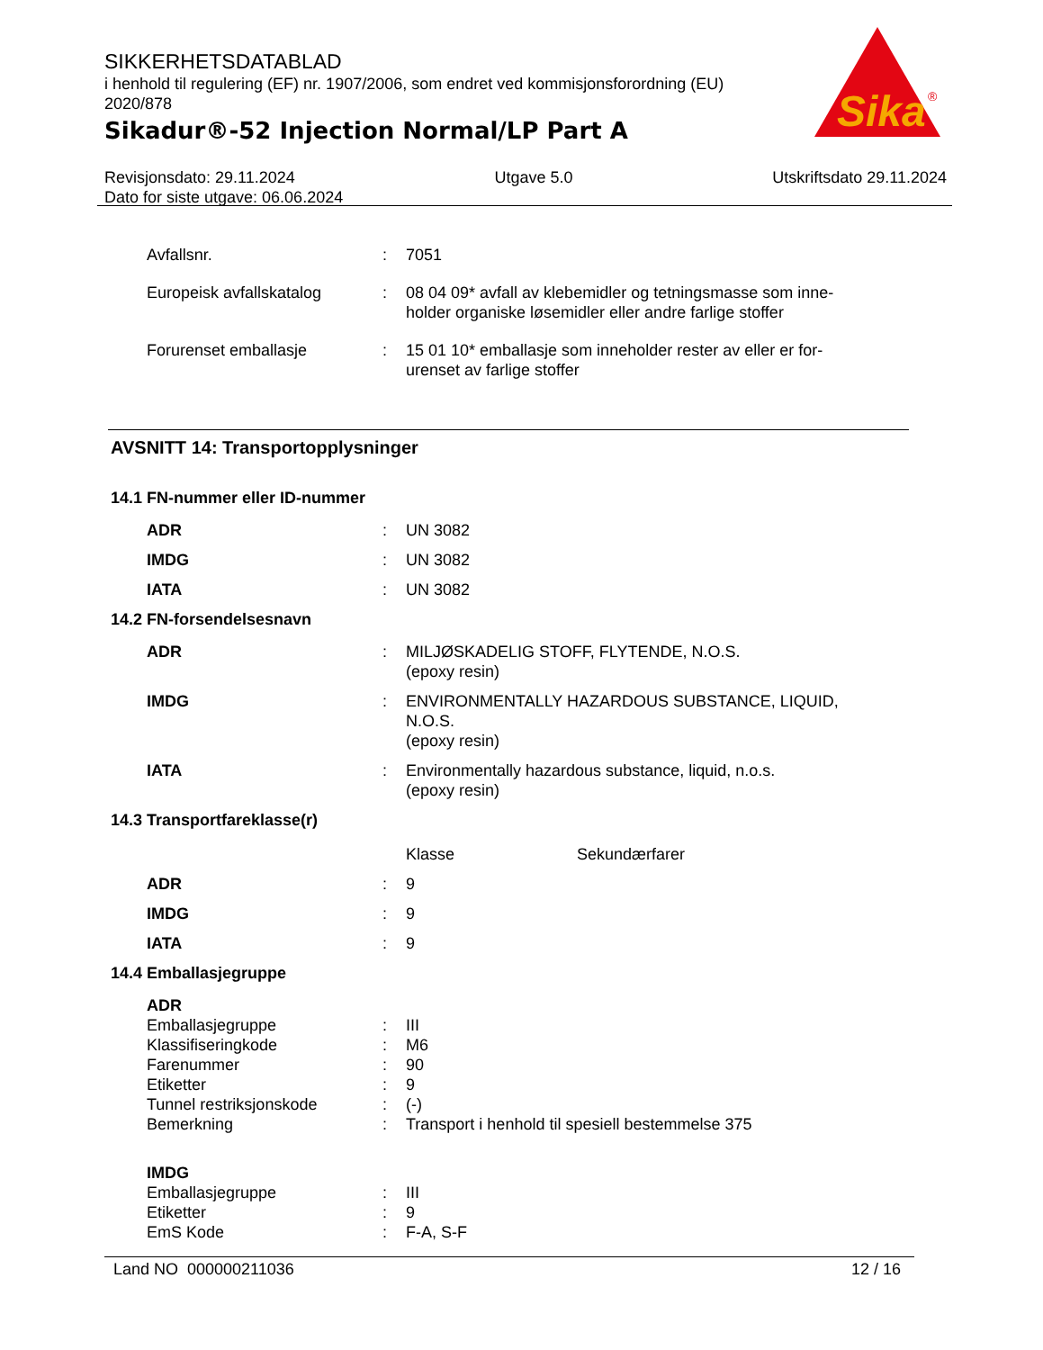SIKKERHETSDATABLAD
i henhold til regulering (EF) nr. 1907/2006, som endret ved kommisjonsforordning (EU) 2020/878
Sikadur®-52 Injection Normal/LP Part A
Sika
®
Revisjonsdato: 29.11.2024 Utgave 5.0 Utskriftsdato 29.11.2024
Dato for siste utgave: 06.06.2024
| Avfallsnr. | : | 7051 |
| Europeisk avfallskatalog | : | 08 04 09* avfall av klebemidler og tetningsmasse som inne- holder organiske løsemidler eller andre farlige stoffer |
| Forurenset emballasje | : | 15 01 10* emballasje som inneholder rester av eller er for- urenset av farlige stoffer |
AVSNITT 14: Transportopplysninger
14.1 FN-nummer eller ID-nummer
| ADR | : | UN 3082 |
| IMDG | : | UN 3082 |
| IATA | : | UN 3082 |
14.2 FN-forsendelsesnavn
| ADR | : | MILJØSKADELIG STOFF, FLYTENDE, N.O.S. (epoxy resin) |
| IMDG | : | ENVIRONMENTALLY HAZARDOUS SUBSTANCE, LIQUID, N.O.S. (epoxy resin) |
| IATA | : | Environmentally hazardous substance, liquid, n.o.s. (epoxy resin) |
14.3 Transportfareklasse(r)
| | | Klasse | Sekundærfarer |
| ADR | : | 9 | |
| IMDG | : | 9 | |
| IATA | : | 9 | |
14.4 Emballasjegruppe
| ADR | | |
| Emballasjegruppe | : | III |
| Klassifiseringkode | : | M6 |
| Farenummer | : | 90 |
| Etiketter | : | 9 |
| Tunnel restriksjonskode | : | (-) |
| Bemerkning | : | Transport i henhold til spesiell bestemmelse 375 |
| IMDG | | |
| Emballasjegruppe | : | III |
| Etiketter | : | 9 |
| EmS Kode | : | F-A, S-F |
Land NO 000000211036 12 / 16